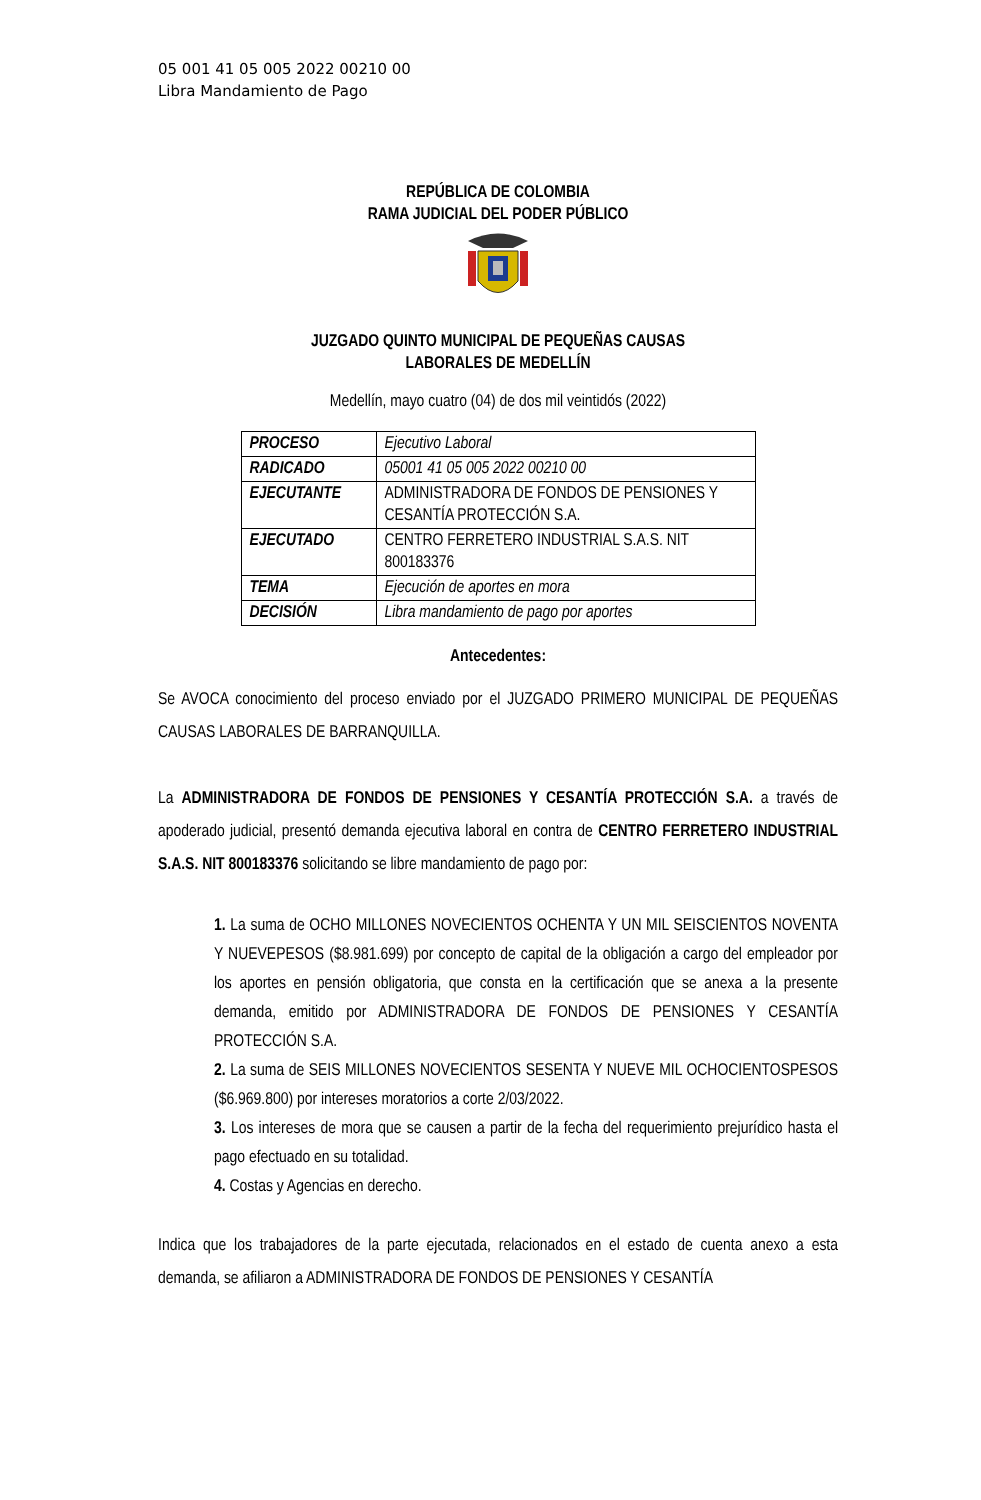05 001 41 05 005 2022 00210 00
Libra Mandamiento de Pago
REPÚBLICA DE COLOMBIA
RAMA JUDICIAL DEL PODER PÚBLICO
JUZGADO QUINTO MUNICIPAL DE PEQUEÑAS CAUSAS
LABORALES DE MEDELLÍN
Medellín, mayo cuatro (04) de dos mil veintidós (2022)
| PROCESO | Ejecutivo Laboral |
| RADICADO | 05001 41 05 005 2022 00210 00 |
| EJECUTANTE | ADMINISTRADORA DE FONDOS DE PENSIONES Y CESANTÍA PROTECCIÓN S.A. |
| EJECUTADO | CENTRO FERRETERO INDUSTRIAL S.A.S. NIT 800183376 |
| TEMA | Ejecución de aportes en mora |
| DECISIÓN | Libra mandamiento de pago por aportes |
Antecedentes:
Se AVOCA conocimiento del proceso enviado por el JUZGADO PRIMERO MUNICIPAL DE PEQUEÑAS CAUSAS LABORALES DE BARRANQUILLA.
La ADMINISTRADORA DE FONDOS DE PENSIONES Y CESANTÍA PROTECCIÓN S.A. a través de apoderado judicial, presentó demanda ejecutiva laboral en contra de CENTRO FERRETERO INDUSTRIAL S.A.S. NIT 800183376 solicitando se libre mandamiento de pago por:
1. La suma de OCHO MILLONES NOVECIENTOS OCHENTA Y UN MIL SEISCIENTOS NOVENTA Y NUEVEPESOS ($8.981.699) por concepto de capital de la obligación a cargo del empleador por los aportes en pensión obligatoria, que consta en la certificación que se anexa a la presente demanda, emitido por ADMINISTRADORA DE FONDOS DE PENSIONES Y CESANTÍA PROTECCIÓN S.A.
2. La suma de SEIS MILLONES NOVECIENTOS SESENTA Y NUEVE MIL OCHOCIENTOSPESOS ($6.969.800) por intereses moratorios a corte 2/03/2022.
3. Los intereses de mora que se causen a partir de la fecha del requerimiento prejurídico hasta el pago efectuado en su totalidad.
4. Costas y Agencias en derecho.
Indica que los trabajadores de la parte ejecutada, relacionados en el estado de cuenta anexo a esta demanda, se afiliaron a ADMINISTRADORA DE FONDOS DE PENSIONES Y CESANTÍA